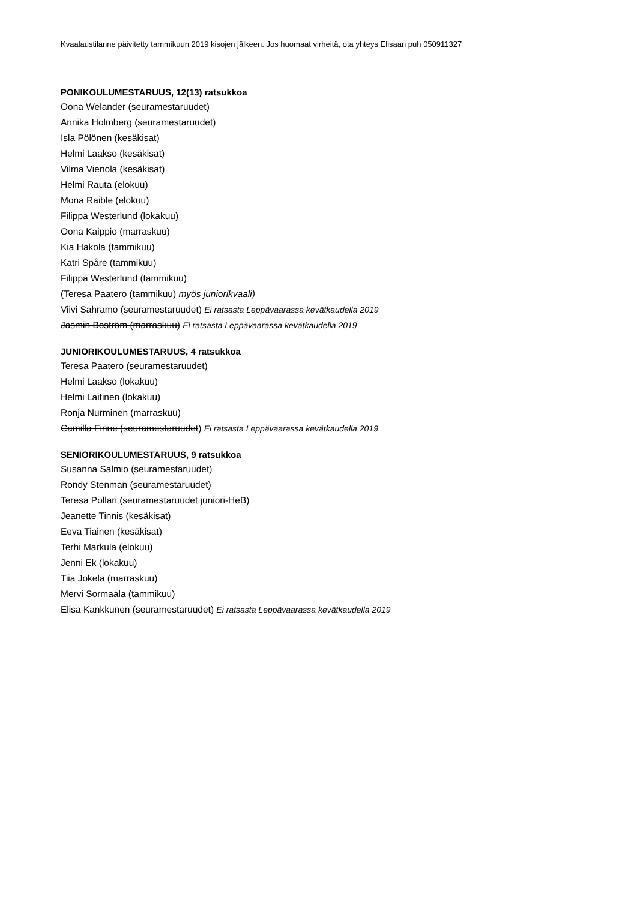Kvaalaustilanne päivitetty tammikuun 2019 kisojen jälkeen. Jos huomaat virheitä, ota yhteys Elisaan puh 050911327
PONIKOULUMESTARUUS, 12(13) ratsukkoa
Oona Welander (seuramestaruudet)
Annika Holmberg (seuramestaruudet)
Isla Pölönen (kesäkisat)
Helmi Laakso (kesäkisat)
Vilma Vienola (kesäkisat)
Helmi Rauta (elokuu)
Mona Raible (elokuu)
Filippa Westerlund (lokakuu)
Oona Kaippio (marraskuu)
Kia Hakola (tammikuu)
Katri Spåre (tammikuu)
Filippa Westerlund (tammikuu)
(Teresa Paatero (tammikuu) myös juniorikvaali)
Viivi Sahramo (seuramestaruudet) Ei ratsasta Leppävaarassa kevätkaudella 2019
Jasmin Boström (marraskuu) Ei ratsasta Leppävaarassa kevätkaudella 2019
JUNIORIKOULUMESTARUUS, 4 ratsukkoa
Teresa Paatero (seuramestaruudet)
Helmi Laakso (lokakuu)
Helmi Laitinen (lokakuu)
Ronja Nurminen (marraskuu)
Camilla Finne (seuramestaruudet) Ei ratsasta Leppävaarassa kevätkaudella 2019
SENIORIKOULUMESTARUUS, 9 ratsukkoa
Susanna Salmio (seuramestaruudet)
Rondy Stenman (seuramestaruudet)
Teresa Pollari (seuramestaruudet juniori-HeB)
Jeanette Tinnis (kesäkisat)
Eeva Tiainen (kesäkisat)
Terhi Markula (elokuu)
Jenni Ek (lokakuu)
Tiia Jokela (marraskuu)
Mervi Sormaala (tammikuu)
Elisa Kankkunen (seuramestaruudet) Ei ratsasta Leppävaarassa kevätkaudella 2019